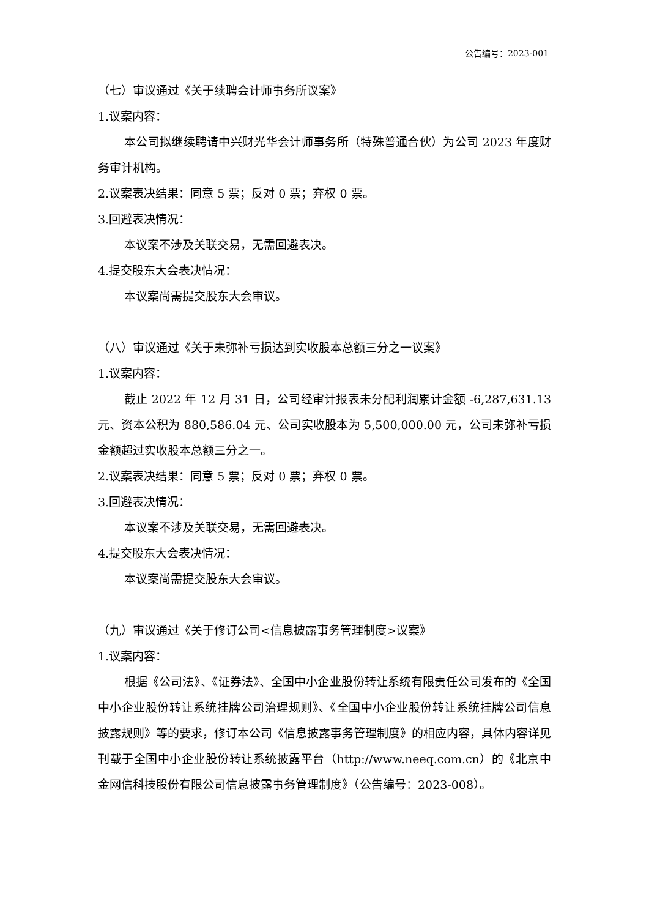公告编号：2023-001
（七）审议通过《关于续聘会计师事务所议案》
1.议案内容：
本公司拟继续聘请中兴财光华会计师事务所（特殊普通合伙）为公司 2023 年度财务审计机构。
2.议案表决结果：同意 5 票；反对 0 票；弃权 0 票。
3.回避表决情况：
本议案不涉及关联交易，无需回避表决。
4.提交股东大会表决情况：
本议案尚需提交股东大会审议。
（八）审议通过《关于未弥补亏损达到实收股本总额三分之一议案》
1.议案内容：
截止 2022 年 12 月 31 日，公司经审计报表未分配利润累计金额 -6,287,631.13 元、资本公积为 880,586.04 元、公司实收股本为 5,500,000.00 元，公司未弥补亏损金额超过实收股本总额三分之一。
2.议案表决结果：同意 5 票；反对 0 票；弃权 0 票。
3.回避表决情况：
本议案不涉及关联交易，无需回避表决。
4.提交股东大会表决情况：
本议案尚需提交股东大会审议。
（九）审议通过《关于修订公司<信息披露事务管理制度>议案》
1.议案内容：
根据《公司法》、《证券法》、全国中小企业股份转让系统有限责任公司发布的《全国中小企业股份转让系统挂牌公司治理规则》、《全国中小企业股份转让系统挂牌公司信息披露规则》等的要求，修订本公司《信息披露事务管理制度》的相应内容，具体内容详见刊载于全国中小企业股份转让系统披露平台（http://www.neeq.com.cn）的《北京中金网信科技股份有限公司信息披露事务管理制度》（公告编号：2023-008）。